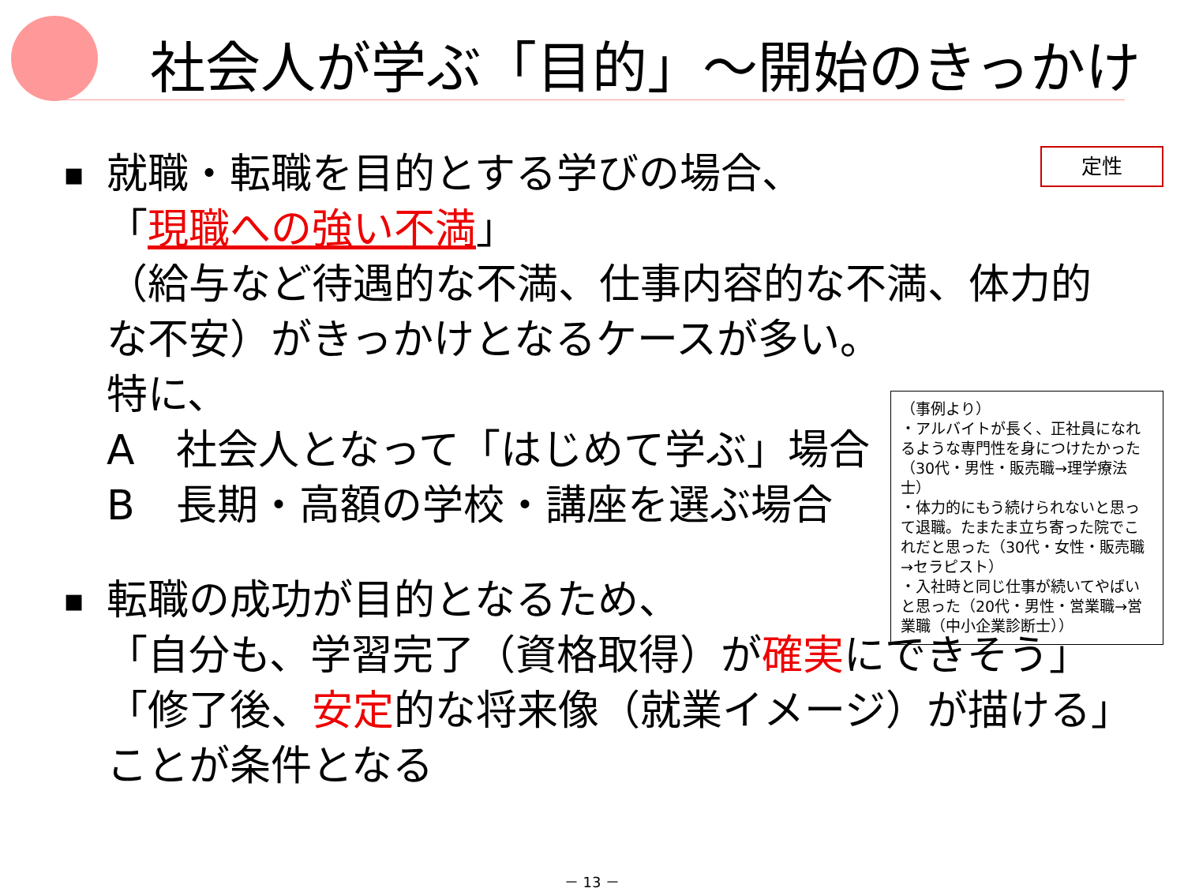社会人が学ぶ「目的」～開始のきっかけ
定性
▪
就職・転職を目的とする学びの場合、
「現職への強い不満」
（給与など待遇的な不満、仕事内容的な不満、体力的
な不安）がきっかけとなるケースが多い。
特に、
A　社会人となって「はじめて学ぶ」場合
B　長期・高額の学校・講座を選ぶ場合
▪
転職の成功が目的となるため、
「自分も、学習完了（資格取得）が確実にできそう」
「修了後、安定的な将来像（就業イメージ）が描ける」
ことが条件となる
（事例より）
・アルバイトが長く、正社員になれるような専門性を身につけたかった（30代・男性・販売職→理学療法士）
・体力的にもう続けられないと思って退職。たまたま立ち寄った院でこれだと思った（30代・女性・販売職→セラピスト）
・入社時と同じ仕事が続いてやばいと思った（20代・男性・営業職→営業職（中小企業診断士））
－ 13 －